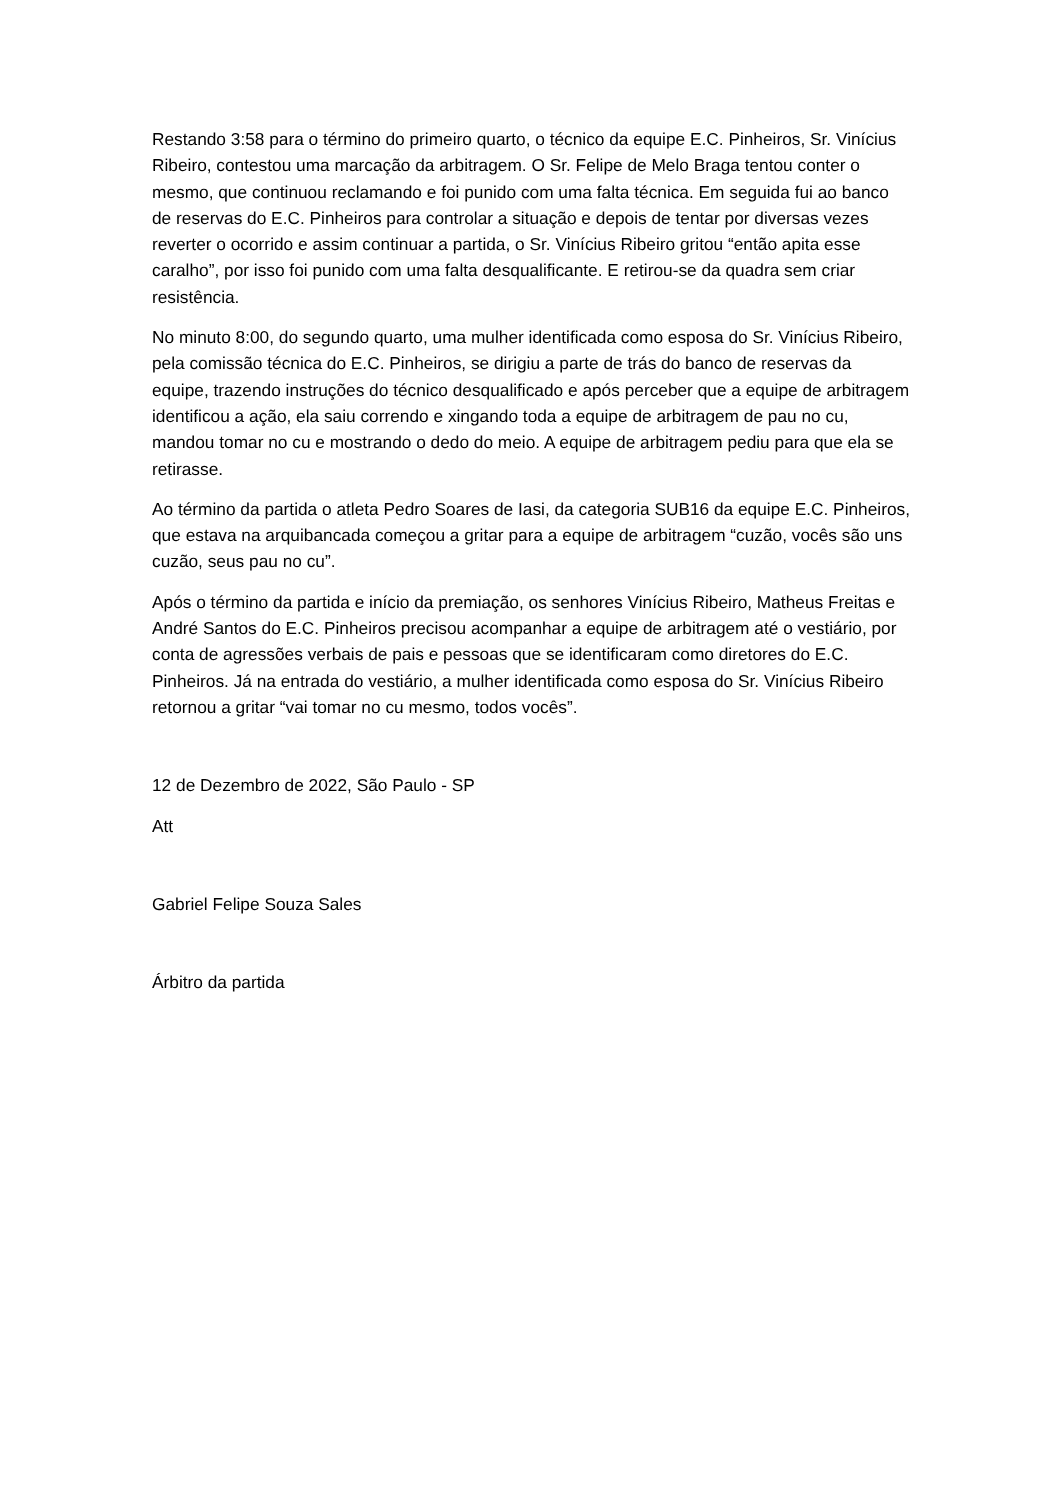Restando 3:58 para o término do primeiro quarto, o técnico da equipe E.C. Pinheiros, Sr. Vinícius Ribeiro, contestou uma marcação da arbitragem. O Sr. Felipe de Melo Braga tentou conter o mesmo, que continuou reclamando e foi punido com uma falta técnica. Em seguida fui ao banco de reservas do E.C. Pinheiros para controlar a situação e depois de tentar por diversas vezes reverter o ocorrido e assim continuar a partida, o Sr. Vinícius Ribeiro gritou “então apita esse caralho”, por isso foi punido com uma falta desqualificante. E retirou-se da quadra sem criar resistência.
No minuto 8:00, do segundo quarto, uma mulher identificada como esposa do Sr. Vinícius Ribeiro, pela comissão técnica do E.C. Pinheiros, se dirigiu a parte de trás do banco de reservas da equipe, trazendo instruções do técnico desqualificado e após perceber que a equipe de arbitragem identificou a ação, ela saiu correndo e xingando toda a equipe de arbitragem de pau no cu, mandou tomar no cu e mostrando o dedo do meio. A equipe de arbitragem pediu para que ela se retirasse.
Ao término da partida o atleta Pedro Soares de Iasi, da categoria SUB16 da equipe E.C. Pinheiros, que estava na arquibancada começou a gritar para a equipe de arbitragem “cuzão, vocês são uns cuzão, seus pau no cu”.
Após o término da partida e início da premiação, os senhores Vinícius Ribeiro, Matheus Freitas e André Santos do E.C. Pinheiros precisou acompanhar a equipe de arbitragem até o vestiário, por conta de agressões verbais de pais e pessoas que se identificaram como diretores do E.C. Pinheiros. Já na entrada do vestiário, a mulher identificada como esposa do Sr. Vinícius Ribeiro retornou a gritar “vai tomar no cu mesmo, todos vocês”.
12 de Dezembro de 2022, São Paulo - SP
Att
Gabriel Felipe Souza Sales
Árbitro da partida